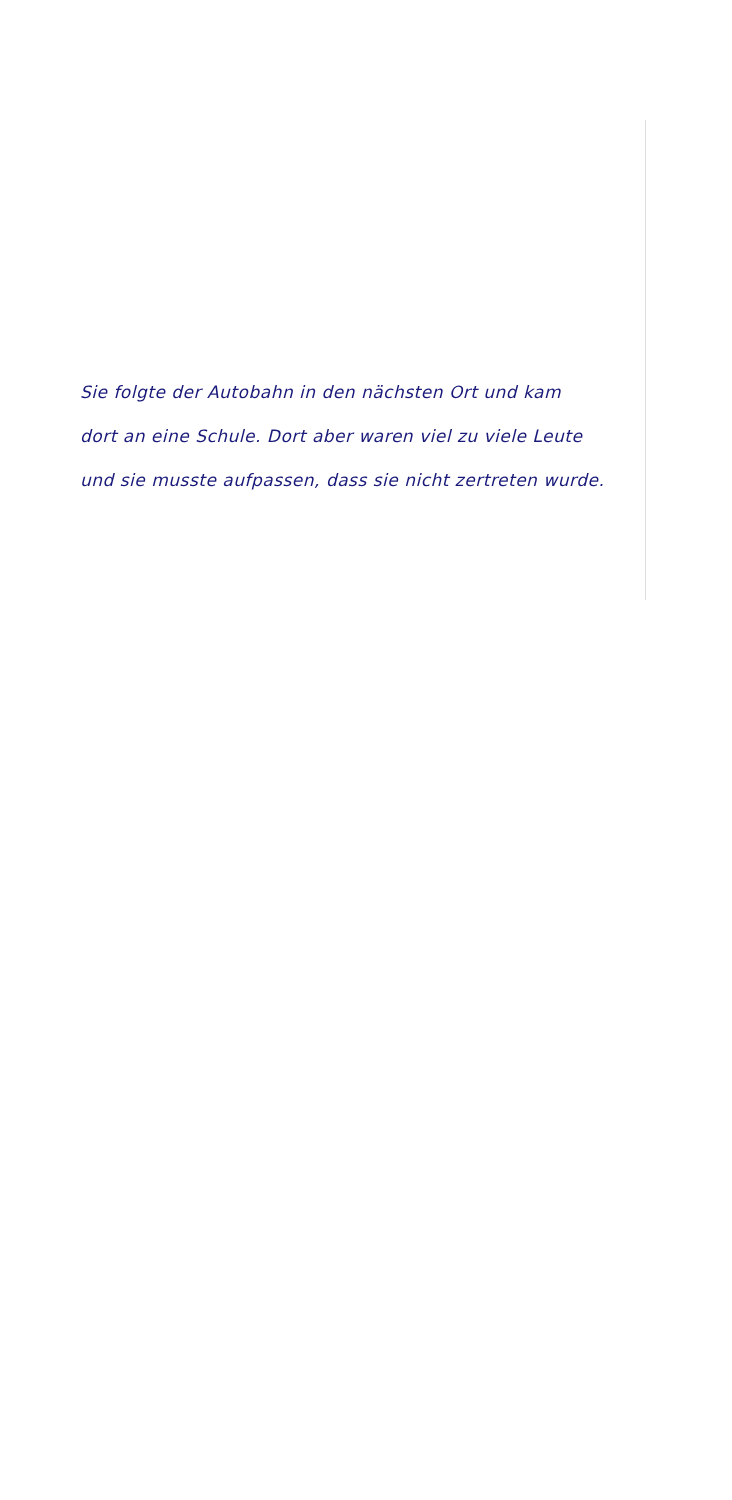Sie folgte der Autobahn in den nächsten Ort und kam
dort an eine Schule. Dort aber waren viel zu viele Leute
und sie musste aufpassen, dass sie nicht zertreten wurde.